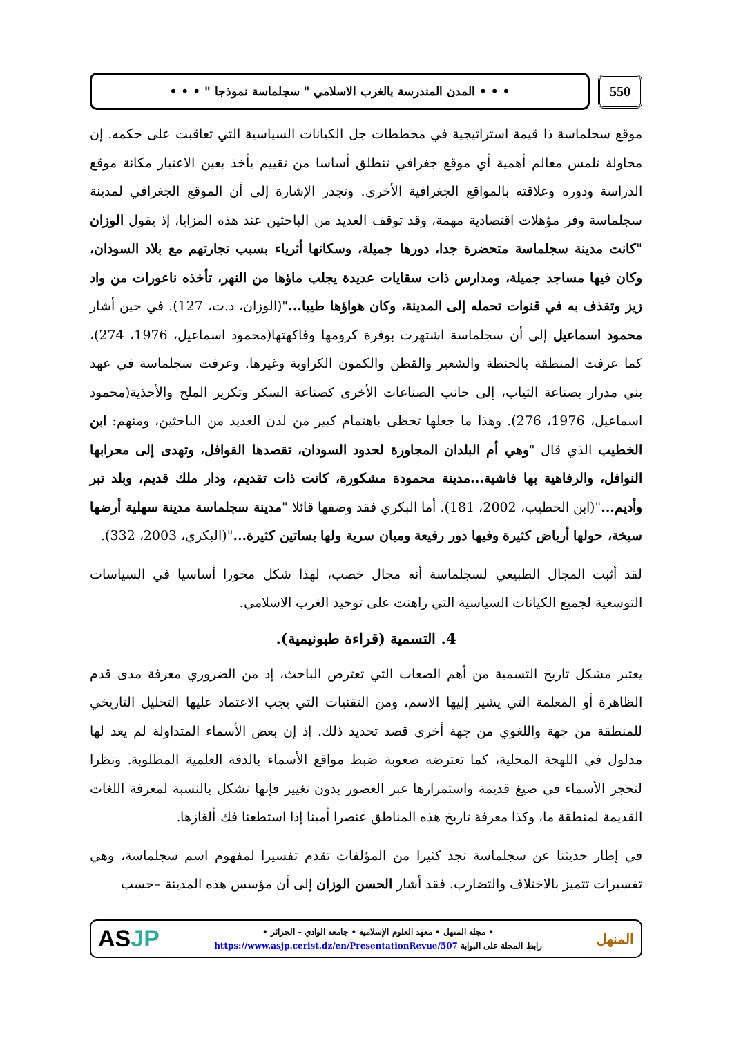550
• • • المدن المندرسة بالغرب الاسلامي " سجلماسة نموذجا " • • •
موقع سجلماسة ذا قيمة استراتيجية في مخططات جل الكيانات السياسية التي تعاقبت على حكمه. إن محاولة تلمس معالم أهمية أي موقع جغرافي تنطلق أساسا من تقييم يأخذ بعين الاعتبار مكانة موقع الدراسة ودوره وعلاقته بالمواقع الجغرافية الأخرى. وتجدر الإشارة إلى أن الموقع الجغرافي لمدينة سجلماسة وفر مؤهلات اقتصادية مهمة، وقد توقف العديد من الباحثين عند هذه المزايا، إذ يقول الوزان "كانت مدينة سجلماسة متحضرة جدا، دورها جميلة، وسكانها أثرياء بسبب تجارتهم مع بلاد السودان، وكان فيها مساجد جميلة، ومدارس ذات سقايات عديدة يجلب ماؤها من النهر، تأخذه ناعورات من واد زيز وتقذف به في قنوات تحمله إلى المدينة، وكان هواؤها طيبا..."(الوزان، د.ت، 127). في حين أشار محمود اسماعيل إلى أن سجلماسة اشتهرت بوفرة كرومها وفاكهتها(محمود اسماعيل، 1976، 274)، كما عرفت المنطقة بالحنطة والشعير والقطن والكمون الكراوية وغيرها. وعرفت سجلماسة في عهد بني مدرار بصناعة الثياب، إلى جانب الصناعات الأخرى كصناعة السكر وتكرير الملح والأحذية(محمود اسماعيل، 1976، 276). وهذا ما جعلها تحظى باهتمام كبير من لدن العديد من الباحثين، ومنهم: ابن الخطيب الذي قال "وهي أم البلدان المجاورة لحدود السودان، تقصدها القوافل، وتهدى إلى محرابها النوافل، والرفاهية بها فاشية...مدينة محمودة مشكورة، كانت ذات تقديم، ودار ملك قديم، وبلد تبر وأديم..."(ابن الخطيب، 2002، 181). أما البكري فقد وصفها قائلا "مدينة سجلماسة مدينة سهلية أرضها سبخة، حولها أرباض كثيرة وفيها دور رفيعة ومبان سرية ولها بساتين كثيرة..."(البكري، 2003، 332).
لقد أثبت المجال الطبيعي لسجلماسة أنه مجال خصب، لهذا شكل محورا أساسيا في السياسات التوسعية لجميع الكيانات السياسية التي راهنت على توحيد الغرب الاسلامي.
4. التسمية (قراءة طبونيمية).
يعتبر مشكل تاريخ التسمية من أهم الصعاب التي تعترض الباحث، إذ من الضروري معرفة مدى قدم الظاهرة أو المعلمة التي يشير إليها الاسم، ومن التقنيات التي يجب الاعتماد عليها التحليل التاريخي للمنطقة من جهة واللغوي من جهة أخرى قصد تحديد ذلك. إذ إن بعض الأسماء المتداولة لم يعد لها مدلول في اللهجة المحلية، كما تعترضه صعوبة ضبط مواقع الأسماء بالدقة العلمية المطلوبة. ونظرا لتحجر الأسماء في صيغ قديمة واستمرارها عبر العصور بدون تغيير فإنها تشكل بالنسبة لمعرفة اللغات القديمة لمنطقة ما، وكذا معرفة تاريخ هذه المناطق عنصرا أمينا إذا استطعنا فك ألغازها.
في إطار حديثنا عن سجلماسة نجد كثيرا من المؤلفات تقدم تفسيرا لمفهوم اسم سجلماسة، وهي تفسيرات تتميز بالاختلاف والتضارب. فقد أشار الحسن الوزان إلى أن مؤسس هذه المدينة –حسب
المنهل
• مجلة المنهل • معهد العلوم الإسلامية • جامعة الوادي – الجزائر •
رابط المجلة على البوابة https://www.asjp.cerist.dz/en/PresentationRevue/507
ASJP